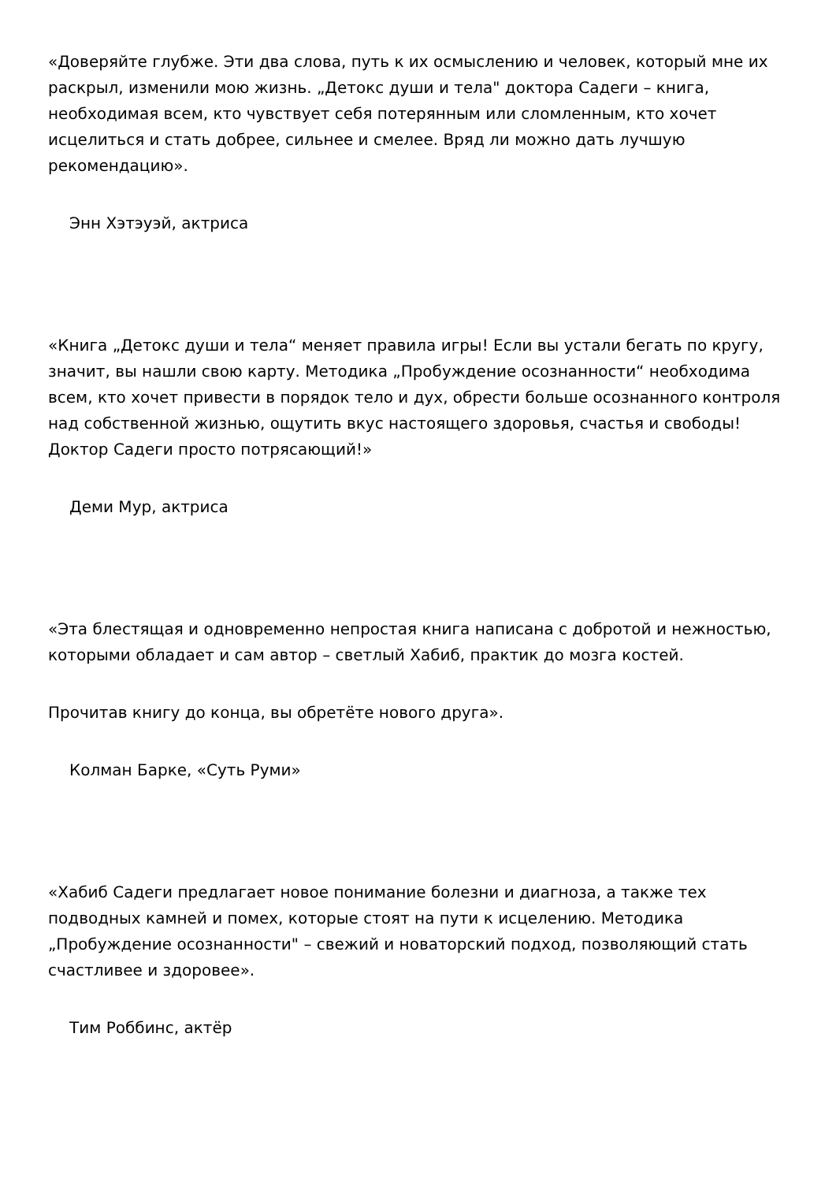«Доверяйте глубже. Эти два слова, путь к их осмыслению и человек, который мне их раскрыл, изменили мою жизнь. „Детокс души и тела" доктора Садеги – книга, необходимая всем, кто чувствует себя потерянным или сломленным, кто хочет исцелиться и стать добрее, сильнее и смелее. Вряд ли можно дать лучшую рекомендацию».
Энн Хэтэуэй, актриса
«Книга „Детокс души и тела“ меняет правила игры! Если вы устали бегать по кругу, значит, вы нашли свою карту. Методика „Пробуждение осознанности“ необходима всем, кто хочет привести в порядок тело и дух, обрести больше осознанного контроля над собственной жизнью, ощутить вкус настоящего здоровья, счастья и свободы! Доктор Садеги просто потрясающий!»
Деми Мур, актриса
«Эта блестящая и одновременно непростая книга написана с добротой и нежностью, которыми обладает и сам автор – светлый Хабиб, практик до мозга костей.
Прочитав книгу до конца, вы обретёте нового друга».
Колман Барке, «Суть Руми»
«Хабиб Садеги предлагает новое понимание болезни и диагноза, а также тех подводных камней и помех, которые стоят на пути к исцелению. Методика „Пробуждение осознанности" – свежий и новаторский подход, позволяющий стать счастливее и здоровее».
Тим Роббинс, актёр